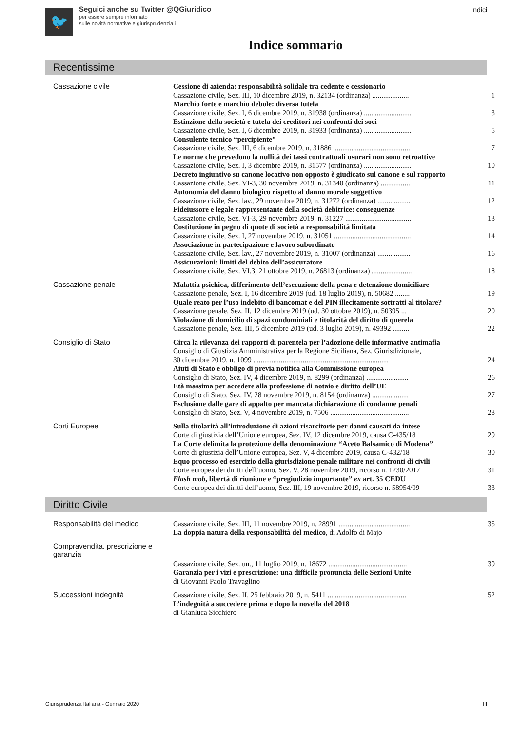🐦
Seguici anche su Twitter @QGiuridico
per essere sempre informato
sulle novità normative e giurisprudenziali
Indici
Indice sommario
Recentissime
Cassazione civile
Cessione di azienda: responsabilità solidale tra cedente e cessionario
Cassazione civile, Sez. III, 10 dicembre 2019, n. 32134 (ordinanza) .................... 1
Marchio forte e marchio debole: diversa tutela
Cassazione civile, Sez. I, 6 dicembre 2019, n. 31938 (ordinanza) .......................... 3
Estinzione della società e tutela dei creditori nei confronti dei soci
Cassazione civile, Sez. I, 6 dicembre 2019, n. 31933 (ordinanza) .......................... 5
Consulente tecnico “percipiente”
Cassazione civile, Sez. III, 6 dicembre 2019, n. 31886 .......................................... 7
Le norme che prevedono la nullità dei tassi contrattuali usurari non sono retroattive
Cassazione civile, Sez. I, 3 dicembre 2019, n. 31577 (ordinanza) .......................... 10
Decreto ingiuntivo su canone locativo non opposto è giudicato sul canone e sul rapporto
Cassazione civile, Sez. VI-3, 30 novembre 2019, n. 31340 (ordinanza) ................ 11
Autonomia del danno biologico rispetto al danno morale soggettivo
Cassazione civile, Sez. lav., 29 novembre 2019, n. 31272 (ordinanza) .................. 12
Fideiussore e legale rappresentante della società debitrice: conseguenze
Cassazione civile, Sez. VI-3, 29 novembre 2019, n. 31227 .................................... 13
Costituzione in pegno di quote di società a responsabilità limitata
Cassazione civile, Sez. I, 27 novembre 2019, n. 31051 .......................................... 14
Associazione in partecipazione e lavoro subordinato
Cassazione civile, Sez. lav., 27 novembre 2019, n. 31007 (ordinanza) .................. 16
Assicurazioni: limiti del debito dell’assicuratore
Cassazione civile, Sez. VI.3, 21 ottobre 2019, n. 26813 (ordinanza) ...................... 18
Cassazione penale
Malattia psichica, differimento dell’esecuzione della pena e detenzione domiciliare
Cassazione penale, Sez. I, 16 dicembre 2019 (ud. 18 luglio 2019), n. 50682 ........ 19
Quale reato per l’uso indebito di bancomat e del PIN illecitamente sottratti al titolare?
Cassazione penale, Sez. II, 12 dicembre 2019 (ud. 30 ottobre 2019), n. 50395 ... 20
Violazione di domicilio di spazi condominiali e titolarità del diritto di querela
Cassazione penale, Sez. III, 5 dicembre 2019 (ud. 3 luglio 2019), n. 49392 ......... 22
Consiglio di Stato
Circa la rilevanza dei rapporti di parentela per l’adozione delle informative antimafia
Consiglio di Giustizia Amministrativa per la Regione Siciliana, Sez. Giurisdizionale,
30 dicembre 2019, n. 1099 .......................................................................... 24
Aiuti di Stato e obbligo di previa notifica alla Commissione europea
Consiglio di Stato, Sez. IV, 4 dicembre 2019, n. 8299 (ordinanza) ....................... 26
Età massima per accedere alla professione di notaio e diritto dell’UE
Consiglio di Stato, Sez. IV, 28 novembre 2019, n. 8154 (ordinanza) .................... 27
Esclusione dalle gare di appalto per mancata dichiarazione di condanne penali
Consiglio di Stato, Sez. V, 4 novembre 2019, n. 7506 ........................................... 28
Corti Europee
Sulla titolarità all’introduzione di azioni risarcitorie per danni causati da intese
Corte di giustizia dell’Unione europea, Sez. IV, 12 dicembre 2019, causa C-435/18 29
La Corte delimita la protezione della denominazione “Aceto Balsamico di Modena”
Corte di giustizia dell’Unione europea, Sez. V, 4 dicembre 2019, causa C-432/18 30
Equo processo ed esercizio della giurisdizione penale militare nei confronti di civili
Corte europea dei diritti dell’uomo, Sez. V, 28 novembre 2019, ricorso n. 1230/2017 31
Flash mob, libertà di riunione e “pregiudizio importante” ex art. 35 CEDU
Corte europea dei diritti dell’uomo, Sez. III, 19 novembre 2019, ricorso n. 58954/09 33
Diritto Civile
Responsabilità del medico
Cassazione civile, Sez. III, 11 novembre 2019, n. 28991 ....................................... 35
La doppia natura della responsabilità del medico, di Adolfo di Majo
Compravendita, prescrizione e garanzia
Cassazione civile, Sez. un., 11 luglio 2019, n. 18672 ........................................... 39
Garanzia per i vizi e prescrizione: una difficile pronuncia delle Sezioni Unite
di Giovanni Paolo Travaglino
Successioni indegnità
Cassazione civile, Sez. II, 25 febbraio 2019, n. 5411 ........................................... 52
L’indegnità a succedere prima e dopo la novella del 2018
di Gianluca Sicchiero
Giurisprudenza Italiana - Gennaio 2020 III